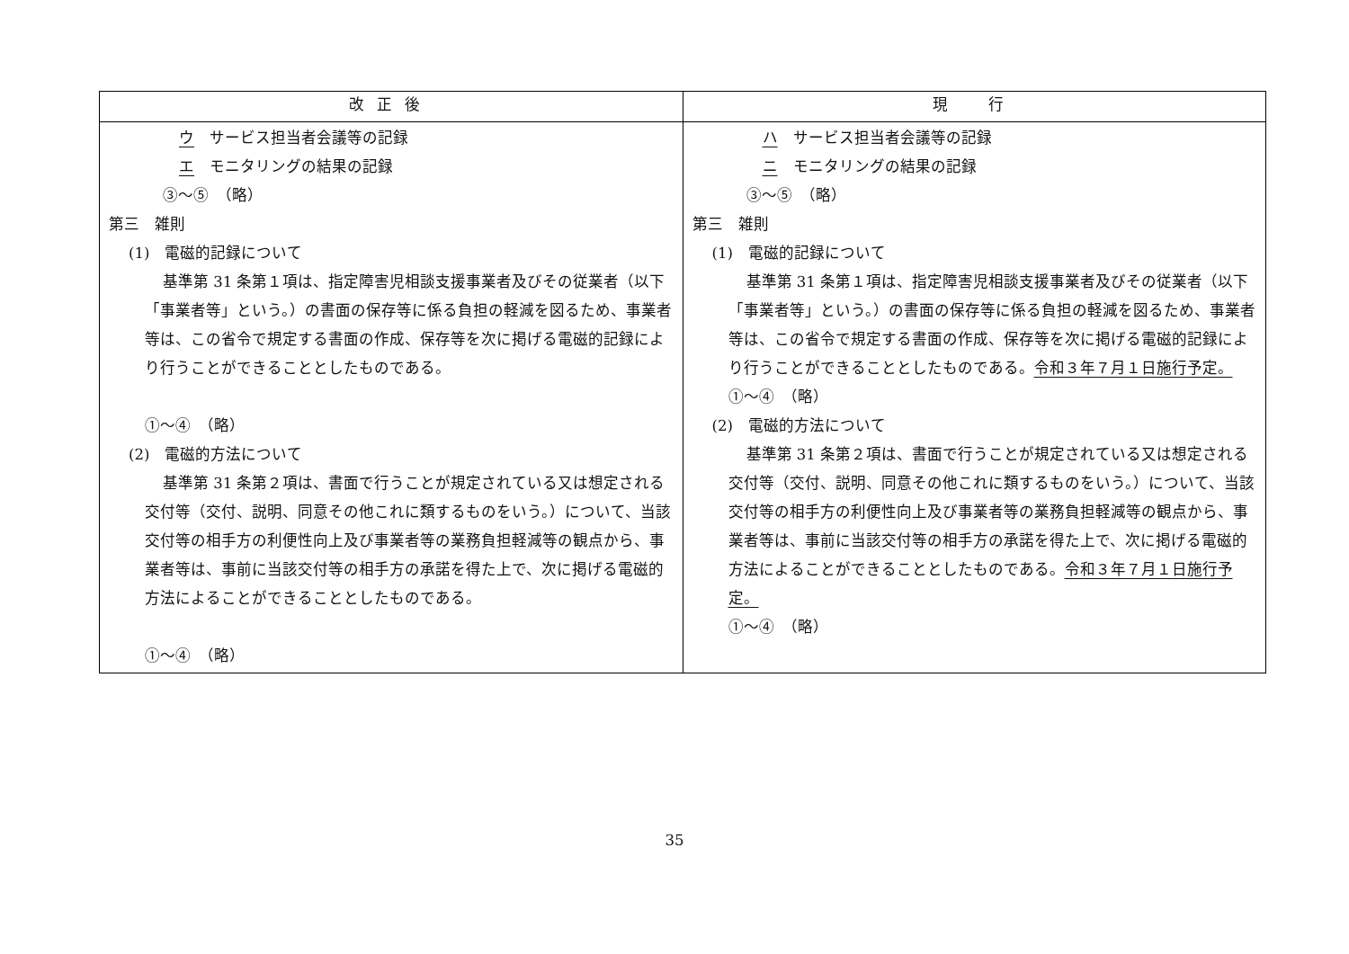| 改正後 | 現 行 |
| --- | --- |
| ウ サービス担当者会議等の記録 エ モニタリングの結果の記録 ③～⑤ （略） 第三 雑則 (1) 電磁的記録について 基準第 31 条第１項は、指定障害児相談支援事業者及びその従業者（以下「事業者等」という。）の書面の保存等に係る負担の軽減を図るため、事業者等は、この省令で規定する書面の作成、保存等を次に掲げる電磁的記録により行うことができることとしたものである。 ①～④ （略） (2) 電磁的方法について 基準第 31 条第２項は、書面で行うことが規定されている又は想定される交付等（交付、説明、同意その他これに類するものをいう。）について、当該交付等の相手方の利便性向上及び事業者等の業務負担軽減等の観点から、事業者等は、事前に当該交付等の相手方の承諾を得た上で、次に掲げる電磁的方法によることができることとしたものである。 ①～④ （略） | ハ サービス担当者会議等の記録 ニ モニタリングの結果の記録 ③～⑤ （略） 第三 雑則 (1) 電磁的記録について 基準第 31 条第１項は、指定障害児相談支援事業者及びその従業者（以下「事業者等」という。）の書面の保存等に係る負担の軽減を図るため、事業者等は、この省令で規定する書面の作成、保存等を次に掲げる電磁的記録により行うことができることとしたものである。 令和３年７月１日施行予定。 ①～④ （略） (2) 電磁的方法について 基準第 31 条第２項は、書面で行うことが規定されている又は想定される交付等（交付、説明、同意その他これに類するものをいう。）について、当該交付等の相手方の利便性向上及び事業者等の業務負担軽減等の観点から、事業者等は、事前に当該交付等の相手方の承諾を得た上で、次に掲げる電磁的方法によることができることとしたものである。 令和３年７月１日施行予定。 ①～④ （略） |
35